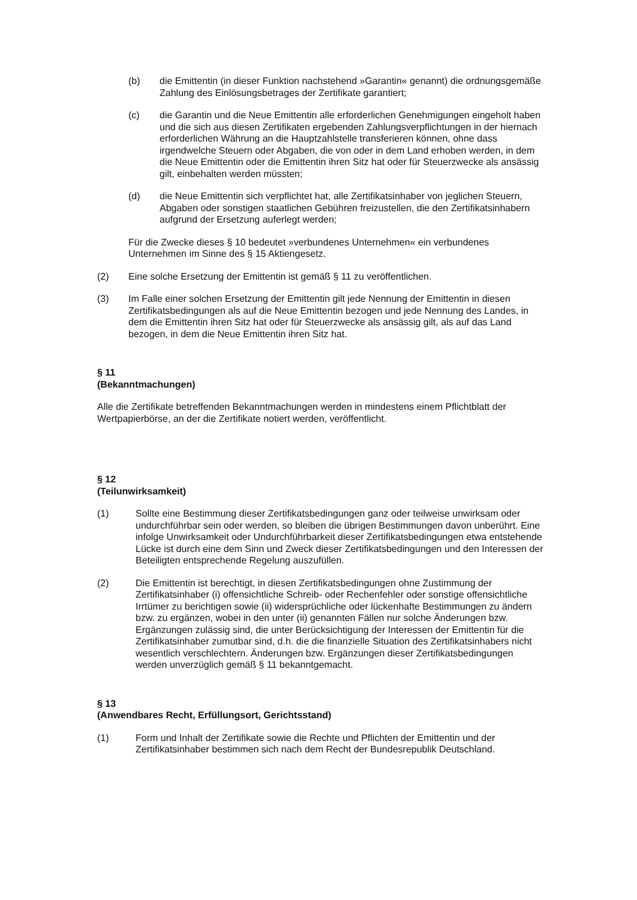(b) die Emittentin (in dieser Funktion nachstehend »Garantin« genannt) die ordnungsgemäße Zahlung des Einlösungsbetrages der Zertifikate garantiert;
(c) die Garantin und die Neue Emittentin alle erforderlichen Genehmigungen eingeholt haben und die sich aus diesen Zertifikaten ergebenden Zahlungsverpflichtungen in der hiernach erforderlichen Währung an die Hauptzahlstelle transferieren können, ohne dass irgendwelche Steuern oder Abgaben, die von oder in dem Land erhoben werden, in dem die Neue Emittentin oder die Emittentin ihren Sitz hat oder für Steuerzwecke als ansässig gilt, einbehalten werden müssten;
(d) die Neue Emittentin sich verpflichtet hat, alle Zertifikatsinhaber von jeglichen Steuern, Abgaben oder sonstigen staatlichen Gebühren freizustellen, die den Zertifikatsinhabern aufgrund der Ersetzung auferlegt werden;
Für die Zwecke dieses § 10 bedeutet »verbundenes Unternehmen« ein verbundenes Unternehmen im Sinne des § 15 Aktiengesetz.
(2) Eine solche Ersetzung der Emittentin ist gemäß § 11 zu veröffentlichen.
(3) Im Falle einer solchen Ersetzung der Emittentin gilt jede Nennung der Emittentin in diesen Zertifikatsbedingungen als auf die Neue Emittentin bezogen und jede Nennung des Landes, in dem die Emittentin ihren Sitz hat oder für Steuerzwecke als ansässig gilt, als auf das Land bezogen, in dem die Neue Emittentin ihren Sitz hat.
§ 11
(Bekanntmachungen)
Alle die Zertifikate betreffenden Bekanntmachungen werden in mindestens einem Pflichtblatt der Wertpapierbörse, an der die Zertifikate notiert werden, veröffentlicht.
§ 12
(Teilunwirksamkeit)
(1) Sollte eine Bestimmung dieser Zertifikatsbedingungen ganz oder teilweise unwirksam oder undurchführbar sein oder werden, so bleiben die übrigen Bestimmungen davon unberührt. Eine infolge Unwirksamkeit oder Undurchführbarkeit dieser Zertifikatsbedingungen etwa entstehende Lücke ist durch eine dem Sinn und Zweck dieser Zertifikatsbedingungen und den Interessen der Beteiligten entsprechende Regelung auszufüllen.
(2) Die Emittentin ist berechtigt, in diesen Zertifikatsbedingungen ohne Zustimmung der Zertifikatsinhaber (i) offensichtliche Schreib- oder Rechenfehler oder sonstige offensichtliche Irrtümer zu berichtigen sowie (ii) widersprüchliche oder lückenhafte Bestimmungen zu ändern bzw. zu ergänzen, wobei in den unter (ii) genannten Fällen nur solche Änderungen bzw. Ergänzungen zulässig sind, die unter Berücksichtigung der Interessen der Emittentin für die Zertifikatsinhaber zumutbar sind, d.h. die die finanzielle Situation des Zertifikatsinhabers nicht wesentlich verschlechtern. Änderungen bzw. Ergänzungen dieser Zertifikatsbedingungen werden unverzüglich gemäß § 11 bekanntgemacht.
§ 13
(Anwendbares Recht, Erfüllungsort, Gerichtsstand)
(1) Form und Inhalt der Zertifikate sowie die Rechte und Pflichten der Emittentin und der Zertifikatsinhaber bestimmen sich nach dem Recht der Bundesrepublik Deutschland.